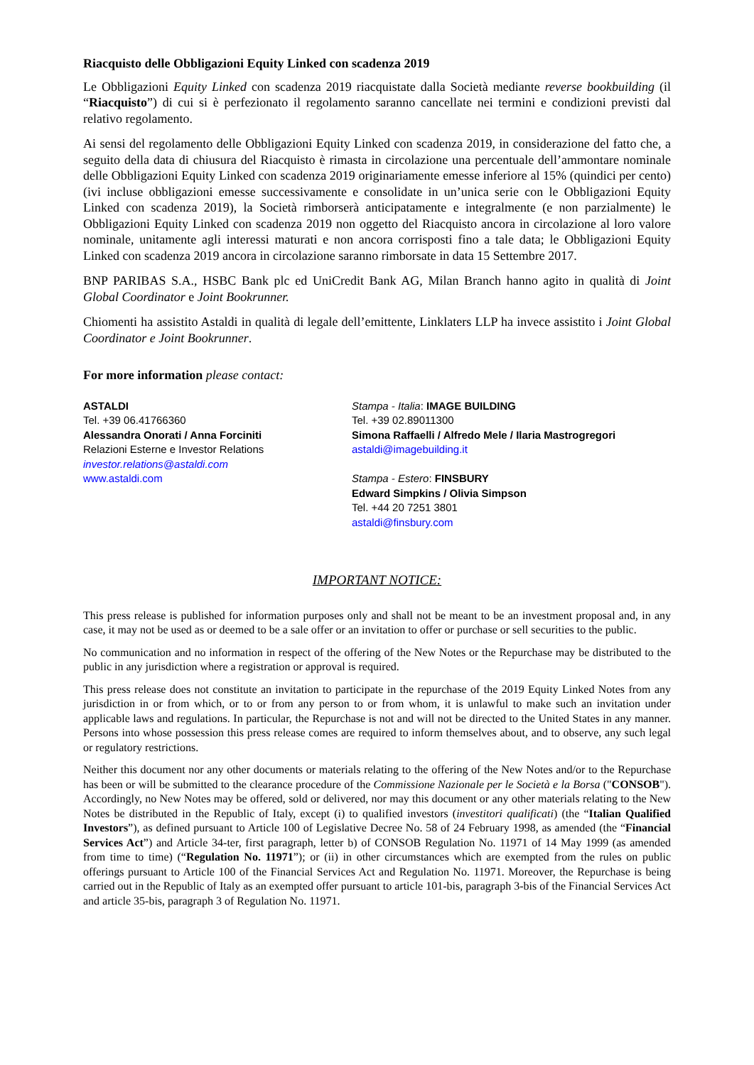Riacquisto delle Obbligazioni Equity Linked con scadenza 2019
Le Obbligazioni Equity Linked con scadenza 2019 riacquistate dalla Società mediante reverse bookbuilding (il “Riacquisto”) di cui si è perfezionato il regolamento saranno cancellate nei termini e condizioni previsti dal relativo regolamento.
Ai sensi del regolamento delle Obbligazioni Equity Linked con scadenza 2019, in considerazione del fatto che, a seguito della data di chiusura del Riacquisto è rimasta in circolazione una percentuale dell’ammontare nominale delle Obbligazioni Equity Linked con scadenza 2019 originariamente emesse inferiore al 15% (quindici per cento) (ivi incluse obbligazioni emesse successivamente e consolidate in un’unica serie con le Obbligazioni Equity Linked con scadenza 2019), la Società rimborserà anticipatamente e integralmente (e non parzialmente) le Obbligazioni Equity Linked con scadenza 2019 non oggetto del Riacquisto ancora in circolazione al loro valore nominale, unitamente agli interessi maturati e non ancora corrisposti fino a tale data; le Obbligazioni Equity Linked con scadenza 2019 ancora in circolazione saranno rimborsate in data 15 Settembre 2017.
BNP PARIBAS S.A., HSBC Bank plc ed UniCredit Bank AG, Milan Branch hanno agito in qualità di Joint Global Coordinator e Joint Bookrunner.
Chiomenti ha assistito Astaldi in qualità di legale dell’emittente, Linklaters LLP ha invece assistito i Joint Global Coordinator e Joint Bookrunner.
For more information please contact:
ASTALDI
Tel. +39 06.41766360
Alessandra Onorati / Anna Forciniti
Relazioni Esterne e Investor Relations
investor.relations@astaldi.com
www.astaldi.com
Stampa - Italia: IMAGE BUILDING
Tel. +39 02.89011300
Simona Raffaelli / Alfredo Mele / Ilaria Mastrogregori
astaldi@imagebuilding.it
Stampa - Estero: FINSBURY
Edward Simpkins / Olivia Simpson
Tel. +44 20 7251 3801
astaldi@finsbury.com
IMPORTANT NOTICE:
This press release is published for information purposes only and shall not be meant to be an investment proposal and, in any case, it may not be used as or deemed to be a sale offer or an invitation to offer or purchase or sell securities to the public.
No communication and no information in respect of the offering of the New Notes or the Repurchase may be distributed to the public in any jurisdiction where a registration or approval is required.
This press release does not constitute an invitation to participate in the repurchase of the 2019 Equity Linked Notes from any jurisdiction in or from which, or to or from any person to or from whom, it is unlawful to make such an invitation under applicable laws and regulations. In particular, the Repurchase is not and will not be directed to the United States in any manner. Persons into whose possession this press release comes are required to inform themselves about, and to observe, any such legal or regulatory restrictions.
Neither this document nor any other documents or materials relating to the offering of the New Notes and/or to the Repurchase has been or will be submitted to the clearance procedure of the Commissione Nazionale per le Società e la Borsa ("CONSOB"). Accordingly, no New Notes may be offered, sold or delivered, nor may this document or any other materials relating to the New Notes be distributed in the Republic of Italy, except (i) to qualified investors (investitori qualificati) (the “Italian Qualified Investors”), as defined pursuant to Article 100 of Legislative Decree No. 58 of 24 February 1998, as amended (the “Financial Services Act”) and Article 34-ter, first paragraph, letter b) of CONSOB Regulation No. 11971 of 14 May 1999 (as amended from time to time) (“Regulation No. 11971”); or (ii) in other circumstances which are exempted from the rules on public offerings pursuant to Article 100 of the Financial Services Act and Regulation No. 11971. Moreover, the Repurchase is being carried out in the Republic of Italy as an exempted offer pursuant to article 101-bis, paragraph 3-bis of the Financial Services Act and article 35-bis, paragraph 3 of Regulation No. 11971.